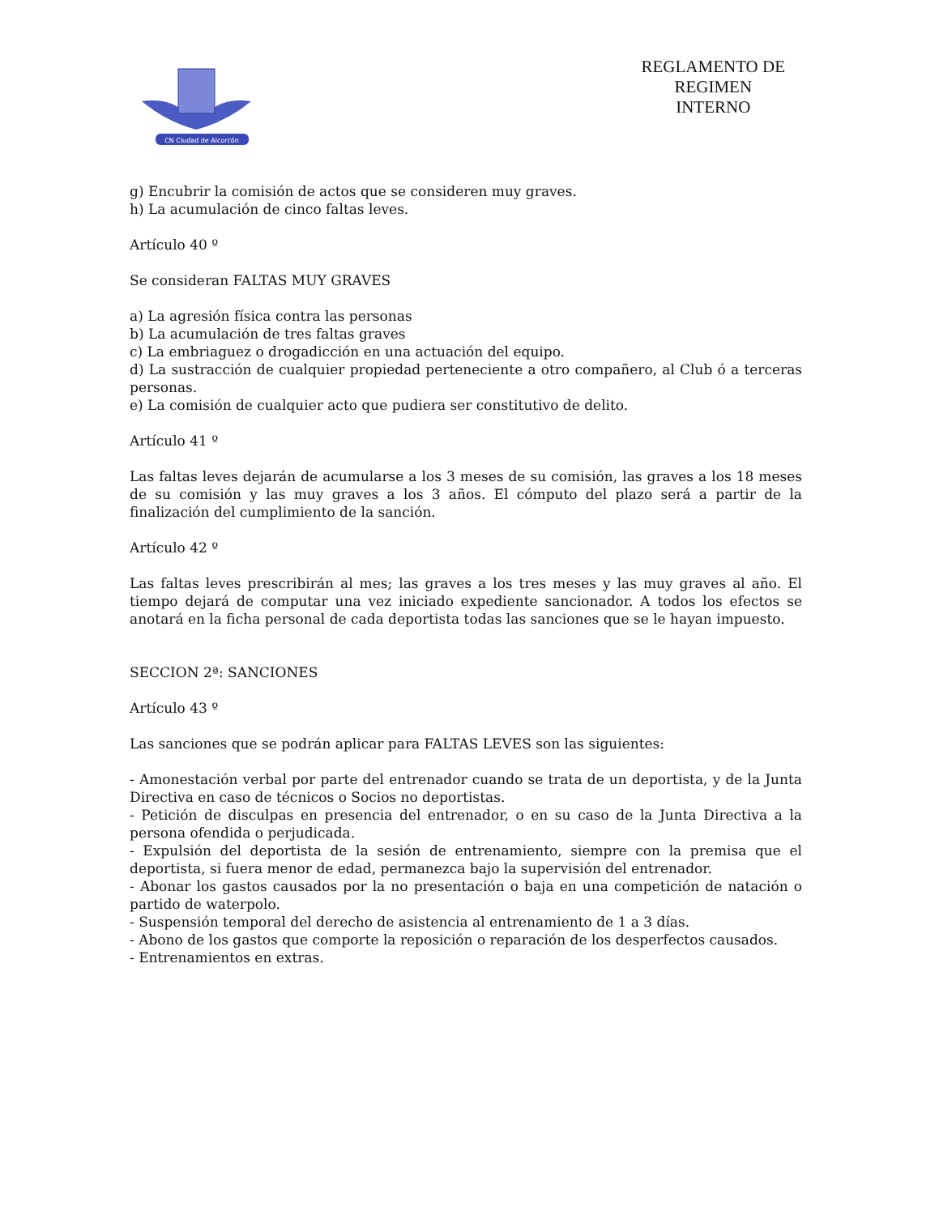CN Ciudad de Alcorcón
REGLAMENTO DE
REGIMEN
INTERNO
g) Encubrir la comisión de actos que se consideren muy graves.
h) La acumulación de cinco faltas leves.
Artículo 40 º
Se consideran FALTAS MUY GRAVES
a) La agresión física contra las personas
b) La acumulación de tres faltas graves
c) La embriaguez o drogadicción en una actuación del equipo.
d) La sustracción de cualquier propiedad perteneciente a otro compañero, al Club ó a terceras personas.
e) La comisión de cualquier acto que pudiera ser constitutivo de delito.
Artículo 41 º
Las faltas leves dejarán de acumularse a los 3 meses de su comisión, las graves a los 18 meses de su comisión y las muy graves a los 3 años. El cómputo del plazo será a partir de la finalización del cumplimiento de la sanción.
Artículo 42 º
Las faltas leves prescribirán al mes; las graves a los tres meses y las muy graves al año. El tiempo dejará de computar una vez iniciado expediente sancionador. A todos los efectos se anotará en la ficha personal de cada deportista todas las sanciones que se le hayan impuesto.
SECCION 2ª: SANCIONES
Artículo 43 º
Las sanciones que se podrán aplicar para FALTAS LEVES son las siguientes:
- Amonestación verbal por parte del entrenador cuando se trata de un deportista, y de la Junta Directiva en caso de técnicos o Socios no deportistas.
- Petición de disculpas en presencia del entrenador, o en su caso de la Junta Directiva a la persona ofendida o perjudicada.
- Expulsión del deportista de la sesión de entrenamiento, siempre con la premisa que el deportista, si fuera menor de edad, permanezca bajo la supervisión del entrenador.
- Abonar los gastos causados por la no presentación o baja en una competición de natación o partido de waterpolo.
- Suspensión temporal del derecho de asistencia al entrenamiento de 1 a 3 días.
- Abono de los gastos que comporte la reposición o reparación de los desperfectos causados.
- Entrenamientos en extras.